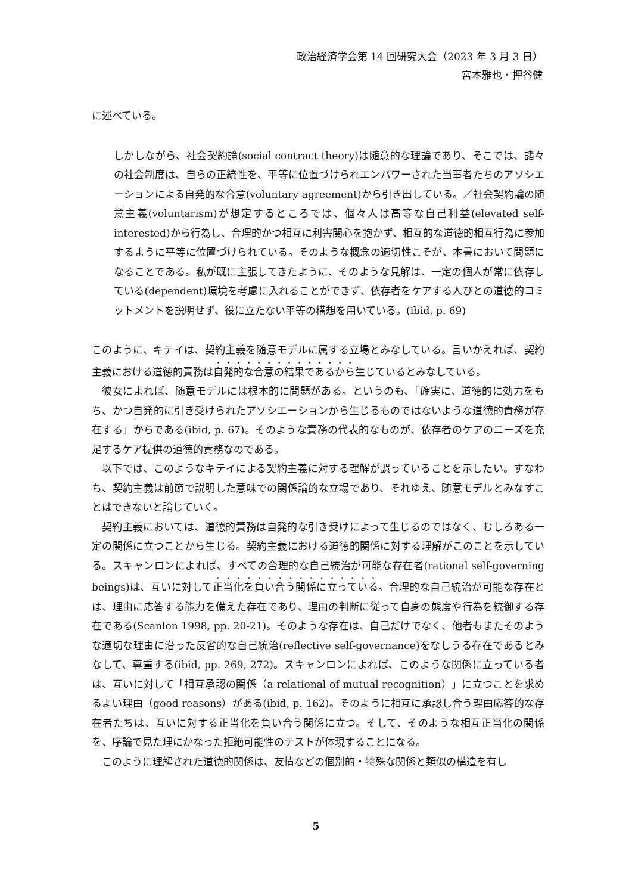政治経済学会第 14 回研究大会（2023 年 3 月 3 日）
宮本雅也・押谷健
に述べている。
しかしながら、社会契約論(social contract theory)は随意的な理論であり、そこでは、諸々の社会制度は、自らの正統性を、平等に位置づけられエンパワーされた当事者たちのアソシエーションによる自発的な合意(voluntary agreement)から引き出している。／社会契約論の随意主義(voluntarism)が想定するところでは、個々人は高等な自己利益(elevated self-interested)から行為し、合理的かつ相互に利害関心を抱かず、相互的な道徳的相互行為に参加するように平等に位置づけられている。そのような概念の適切性こそが、本書において問題になることである。私が既に主張してきたように、そのような見解は、一定の個人が常に依存している(dependent)環境を考慮に入れることができず、依存者をケアする人びとの道徳的コミットメントを説明せず、役に立たない平等の構想を用いている。(ibid, p. 69)
このように、キテイは、契約主義を随意モデルに属する立場とみなしている。言いかえれば、契約主義における道徳的責務は自発的な合意の結果であるから生じているとみなしている。
彼女によれば、随意モデルには根本的に問題がある。というのも、「確実に、道徳的に効力をもち、かつ自発的に引き受けられたアソシエーションから生じるものではないような道徳的責務が存在する」からである(ibid, p. 67)。そのような責務の代表的なものが、依存者のケアのニーズを充足するケア提供の道徳的責務なのである。
以下では、このようなキテイによる契約主義に対する理解が誤っていることを示したい。すなわち、契約主義は前節で説明した意味での関係論的な立場であり、それゆえ、随意モデルとみなすことはできないと論じていく。
契約主義においては、道徳的責務は自発的な引き受けによって生じるのではなく、むしろある一定の関係に立つことから生じる。契約主義における道徳的関係に対する理解がこのことを示している。スキャンロンによれば、すべての合理的な自己統治が可能な存在者(rational self-governing beings)は、互いに対して正当化を負い合う関係に立っている。合理的な自己統治が可能な存在とは、理由に応答する能力を備えた存在であり、理由の判断に従って自身の態度や行為を統御する存在である(Scanlon 1998, pp. 20-21)。そのような存在は、自己だけでなく、他者もまたそのような適切な理由に沿った反省的な自己統治(reflective self-governance)をなしうる存在であるとみなして、尊重する(ibid, pp. 269, 272)。スキャンロンによれば、このような関係に立っている者は、互いに対して「相互承認の関係（a relational of mutual recognition）」に立つことを求めるよい理由（good reasons）がある(ibid, p. 162)。そのように相互に承認し合う理由応答的な存在者たちは、互いに対する正当化を負い合う関係に立つ。そして、そのような相互正当化の関係を、序論で見た理にかなった拒絶可能性のテストが体現することになる。
このように理解された道徳的関係は、友情などの個別的・特殊な関係と類似の構造を有し
5